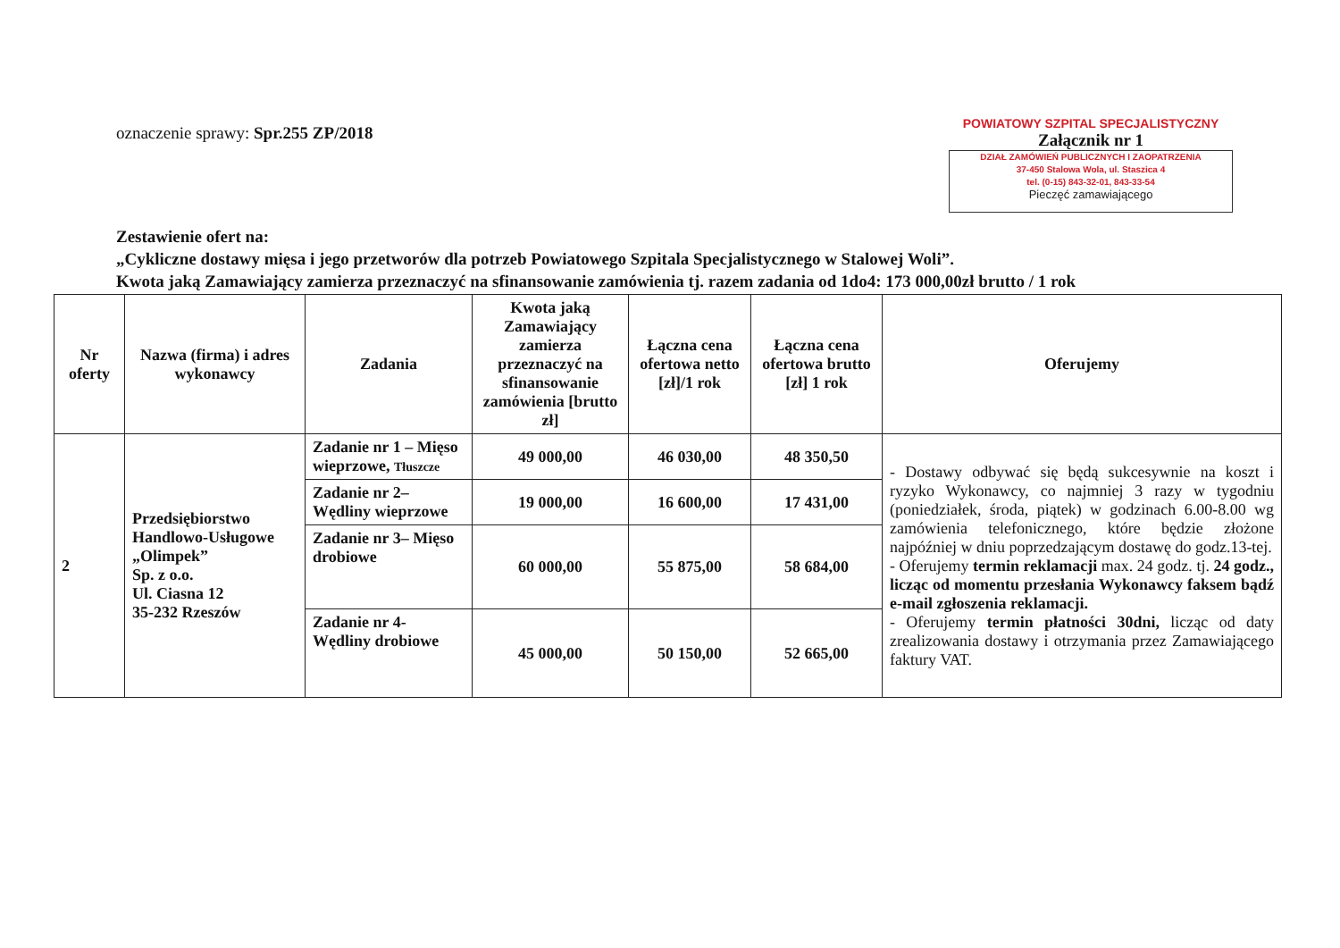oznaczenie sprawy: Spr.255 ZP/2018
POWIATOWY SZPITAL SPECJALISTYCZNY
Załącznik nr 1
DZIAŁ ZAMÓWIEŃ PUBLICZNYCH I ZAOPATRZENIA
37-450 Stalowa Wola, ul. Staszica 4
tel. (0-15) 843-32-01, 843-33-54
Pieczęć zamawiającego
Zestawienie ofert na:
„Cykliczne dostawy mięsa i jego przetworów dla potrzeb Powiatowego Szpitala Specjalistycznego w Stalowej Woli”.
Kwota jaką Zamawiający zamierza przeznaczyć na sfinansowanie zamówienia tj. razem zadania od 1do4: 173 000,00zł brutto / 1 rok
| Nr oferty | Nazwa (firma) i adres wykonawcy | Zadania | Kwota jaką Zamawiający zamierza przeznaczyć na sfinansowanie zamówienia [brutto zł] | Łączna cena ofertowa netto [zł]/1 rok | Łączna cena ofertowa brutto [zł] 1 rok | Oferujemy |
| --- | --- | --- | --- | --- | --- | --- |
| 2 | Przedsiębiorstwo Handlowo-Usługowe „Olimpek” Sp. z o.o. Ul. Ciasna 12 35-232 Rzeszów | Zadanie nr 1 – Mięso wieprzowe, Tłuszcze | 49 000,00 | 46 030,00 | 48 350,50 | - Dostawy odbywać się będą sukcesywnie na koszt i ryzyko Wykonawcy, co najmniej 3 razy w tygodniu (poniedziałek, środa, piątek) w godzinach 6.00-8.00 wg zamówienia telefonicznego, które będzie złożone najpóźniej w dniu poprzedzającym dostawę do godz.13-tej. - Oferujemy termin reklamacji max. 24 godz. tj. 24 godz., licząc od momentu przesłania Wykonawcy faksem bądź e-mail zgłoszenia reklamacji. - Oferujemy termin płatności 30dni, licząc od daty zrealizowania dostawy i otrzymania przez Zamawiającego faktury VAT. |
| | | Zadanie nr 2– Wędliny wieprzowe | 19 000,00 | 16 600,00 | 17 431,00 | |
| | | Zadanie nr 3– Mięso drobiowe | 60 000,00 | 55 875,00 | 58 684,00 | |
| | | Zadanie nr 4- Wędliny drobiowe | 45 000,00 | 50 150,00 | 52 665,00 | |